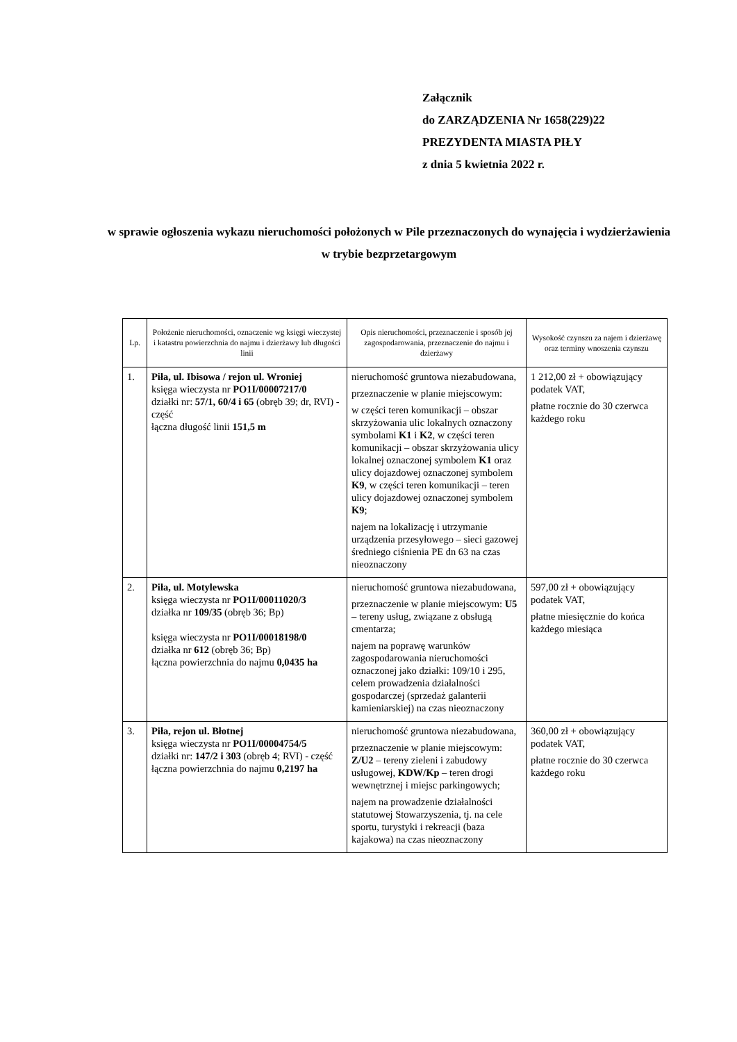Załącznik
do ZARZĄDZENIA Nr 1658(229)22
PREZYDENTA MIASTA PIŁY
z dnia 5 kwietnia 2022 r.
w sprawie ogłoszenia wykazu nieruchomości położonych w Pile przeznaczonych do wynajęcia i wydzierżawienia w trybie bezprzetargowym
| Lp. | Położenie nieruchomości, oznaczenie wg księgi wieczystej i katastru powierzchnia do najmu i dzierżawy lub długości linii | Opis nieruchomości, przeznaczenie i sposób jej zagospodarowania, przeznaczenie do najmu i dzierżawy | Wysokość czynszu za najem i dzierżawę oraz terminy wnoszenia czynszu |
| --- | --- | --- | --- |
| 1. | Piła, ul. Ibisowa / rejon ul. Wroniej księga wieczysta nr PO1I/00007217/0 działki nr: 57/1, 60/4 i 65 (obręb 39; dr, RVI) - część łączna długość linii 151,5 m | nieruchomość gruntowa niezabudowana, przeznaczenie w planie miejscowym: w części teren komunikacji – obszar skrzyżowania ulic lokalnych oznaczony symbolami K1 i K2 , w części teren komunikacji – obszar skrzyżowania ulicy lokalnej oznaczonej symbolem K1 oraz ulicy dojazdowej oznaczonej symbolem K9 , w części teren komunikacji – teren ulicy dojazdowej oznaczonej symbolem K9 ; najem na lokalizację i utrzymanie urządzenia przesyłowego – sieci gazowej średniego ciśnienia PE dn 63 na czas nieoznaczony | 1 212,00 zł + obowiązujący podatek VAT, płatne rocznie do 30 czerwca każdego roku |
| 2. | Piła, ul. Motylewska księga wieczysta nr PO1I/00011020/3 działka nr 109/35 (obręb 36; Bp) księga wieczysta nr PO1I/00018198/0 działka nr 612 (obręb 36; Bp) łączna powierzchnia do najmu 0,0435 ha | nieruchomość gruntowa niezabudowana, przeznaczenie w planie miejscowym: U5 – tereny usług, związane z obsługą cmentarza; najem na poprawę warunków zagospodarowania nieruchomości oznaczonej jako działki: 109/10 i 295, celem prowadzenia działalności gospodarczej (sprzedaż galanterii kamieniarskiej) na czas nieoznaczony | 597,00 zł + obowiązujący podatek VAT, płatne miesięcznie do końca każdego miesiąca |
| 3. | Piła, rejon ul. Błotnej księga wieczysta nr PO1I/00004754/5 działki nr: 147/2 i 303 (obręb 4; RVI) - część łączna powierzchnia do najmu 0,2197 ha | nieruchomość gruntowa niezabudowana, przeznaczenie w planie miejscowym: Z/U2 – tereny zieleni i zabudowy usługowej, KDW/Kp – teren drogi wewnętrznej i miejsc parkingowych; najem na prowadzenie działalności statutowej Stowarzyszenia, tj. na cele sportu, turystyki i rekreacji (baza kajakowa) na czas nieoznaczony | 360,00 zł + obowiązujący podatek VAT, płatne rocznie do 30 czerwca każdego roku |